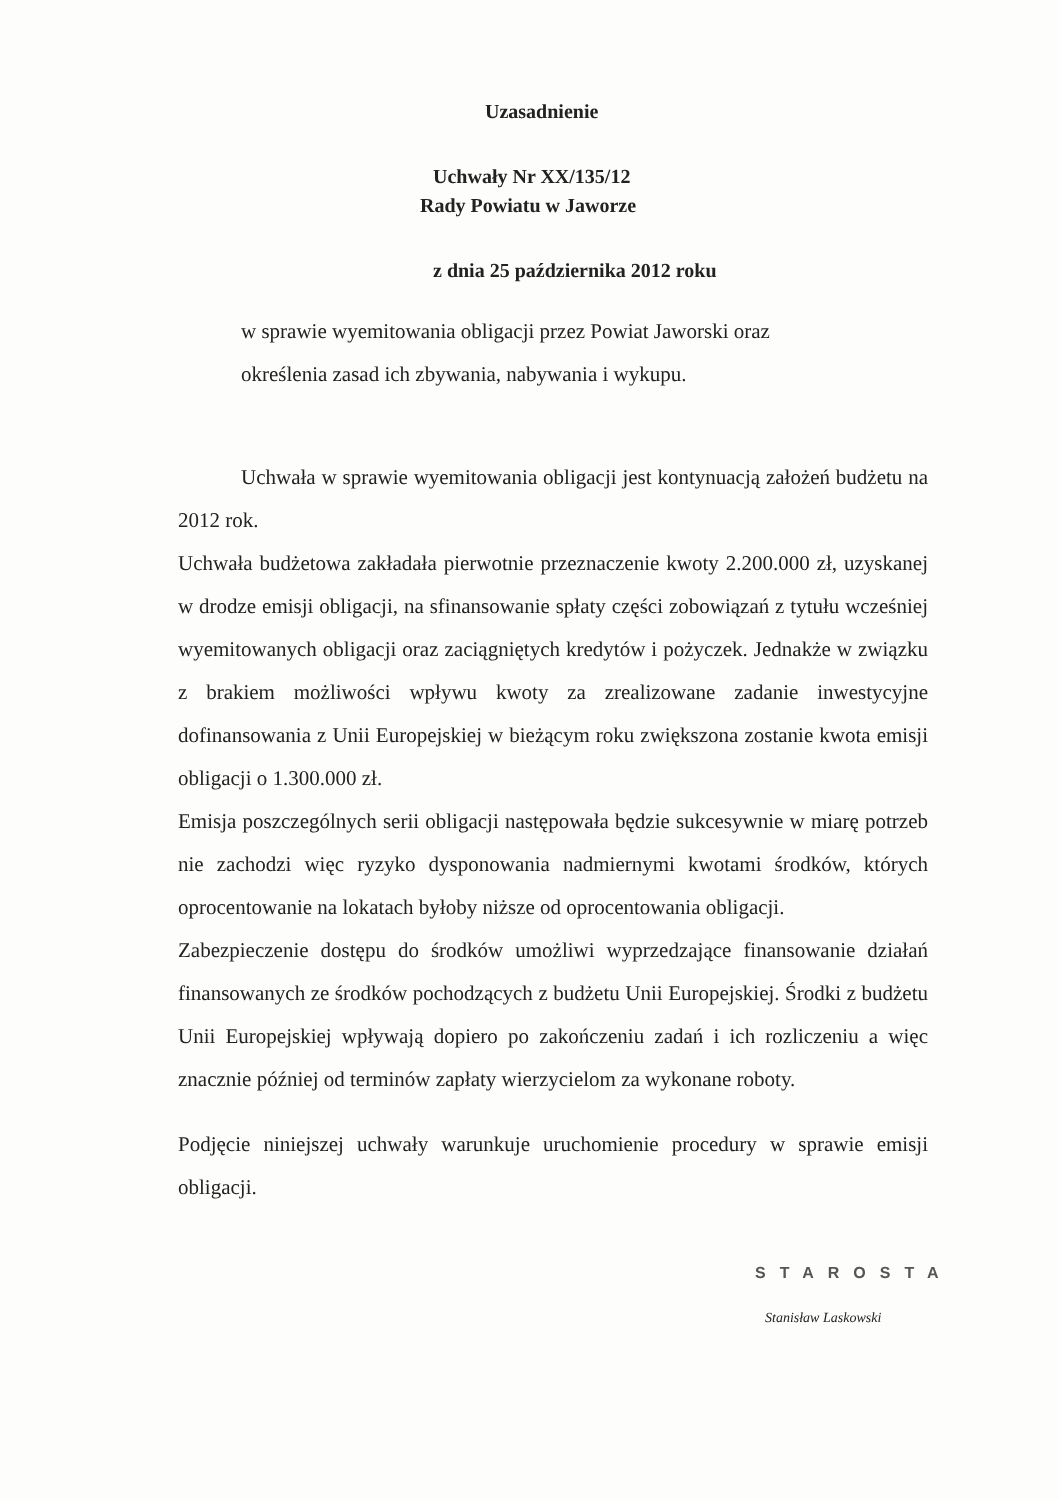Uzasadnienie
Uchwały Nr XX/135/12
Rady Powiatu w Jaworze
z dnia 25 października 2012 roku
w sprawie wyemitowania obligacji przez Powiat Jaworski oraz
określenia zasad ich zbywania, nabywania i wykupu.
Uchwała w sprawie wyemitowania obligacji jest kontynuacją założeń budżetu na 2012 rok.
Uchwała budżetowa zakładała pierwotnie przeznaczenie kwoty 2.200.000 zł, uzyskanej w drodze emisji obligacji, na sfinansowanie spłaty części zobowiązań z tytułu wcześniej wyemitowanych obligacji oraz zaciągniętych kredytów i pożyczek. Jednakże w związku z brakiem możliwości wpływu kwoty za zrealizowane zadanie inwestycyjne dofinansowania z Unii Europejskiej w bieżącym roku zwiększona zostanie kwota emisji obligacji o 1.300.000 zł.
Emisja poszczególnych serii obligacji następowała będzie sukcesywnie w miarę potrzeb nie zachodzi więc ryzyko dysponowania nadmiernymi kwotami środków, których oprocentowanie na lokatach byłoby niższe od oprocentowania obligacji.
Zabezpieczenie dostępu do środków umożliwi wyprzedzające finansowanie działań finansowanych ze środków pochodzących z budżetu Unii Europejskiej. Środki z budżetu Unii Europejskiej wpływają dopiero po zakończeniu zadań i ich rozliczeniu a więc znacznie później od terminów zapłaty wierzycielom za wykonane roboty.
Podjęcie niniejszej uchwały warunkuje uruchomienie procedury w sprawie emisji obligacji.
STAROSTA
Stanisław Laskowski